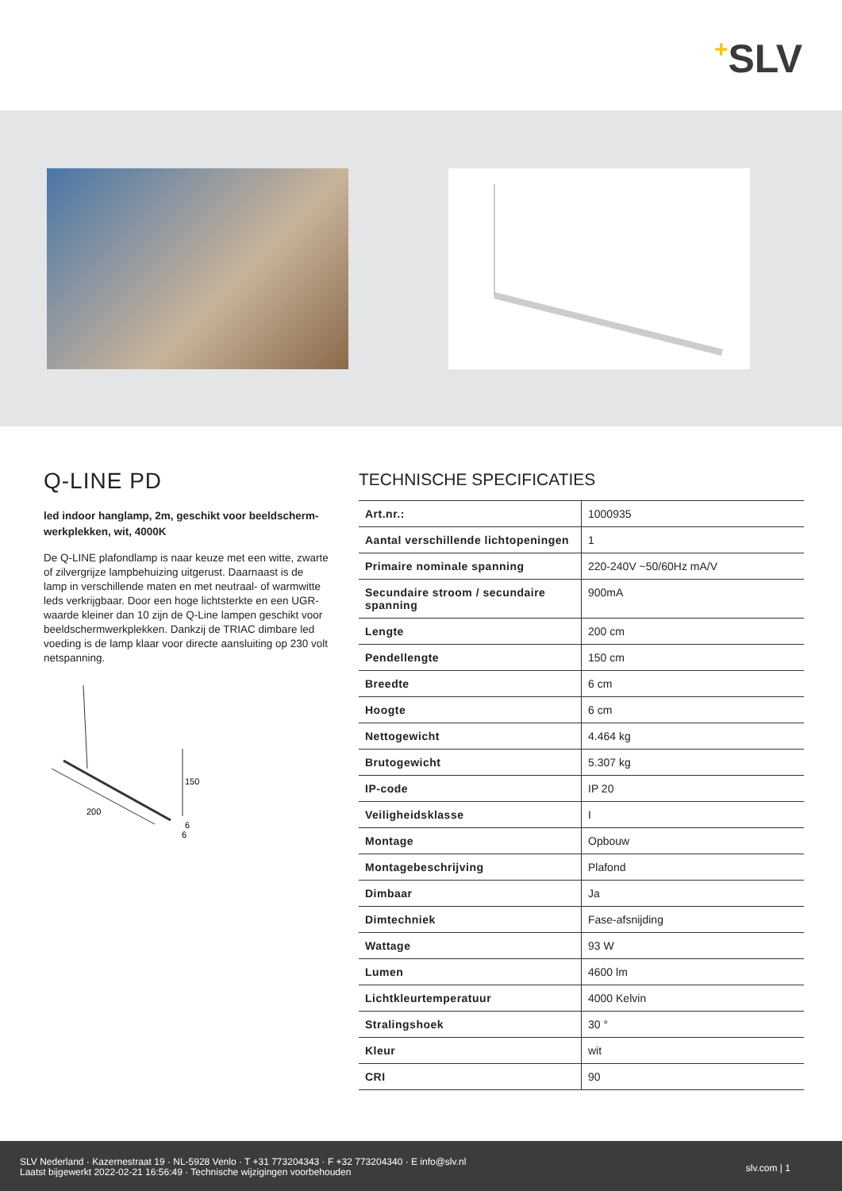+SLV
Q-LINE PD
led indoor hanglamp, 2m, geschikt voor beeldscherm-werkplekken, wit, 4000K
De Q-LINE plafondlamp is naar keuze met een witte, zwarte of zilvergrijze lampbehuizing uitgerust. Daarnaast is de lamp in verschillende maten en met neutraal- of warmwitte leds verkrijgbaar. Door een hoge lichtsterkte en een UGR-waarde kleiner dan 10 zijn de Q-Line lampen geschikt voor beeldschermwerkplekken. Dankzij de TRIAC dimbare led voeding is de lamp klaar voor directe aansluiting op 230 volt netspanning.
150
200
6
6
TECHNISCHE SPECIFICATIES
| Art.nr.: | 1000935 |
| Aantal verschillende lichtopeningen | 1 |
| Primaire nominale spanning | 220-240V ~50/60Hz mA/V |
| Secundaire stroom / secundaire spanning | 900mA |
| Lengte | 200 cm |
| Pendellengte | 150 cm |
| Breedte | 6 cm |
| Hoogte | 6 cm |
| Nettogewicht | 4.464 kg |
| Brutogewicht | 5.307 kg |
| IP-code | IP 20 |
| Veiligheidsklasse | I |
| Montage | Opbouw |
| Montagebeschrijving | Plafond |
| Dimbaar | Ja |
| Dimtechniek | Fase-afsnijding |
| Wattage | 93 W |
| Lumen | 4600 lm |
| Lichtkleurtemperatuur | 4000 Kelvin |
| Stralingshoek | 30 ° |
| Kleur | wit |
| CRI | 90 |
SLV Nederland · Kazernestraat 19 · NL-5928 Venlo · T +31 773204343 · F +32 773204340 · E info@slv.nl
Laatst bijgewerkt 2022-02-21 16:56:49 · Technische wijzigingen voorbehouden
slv.com | 1